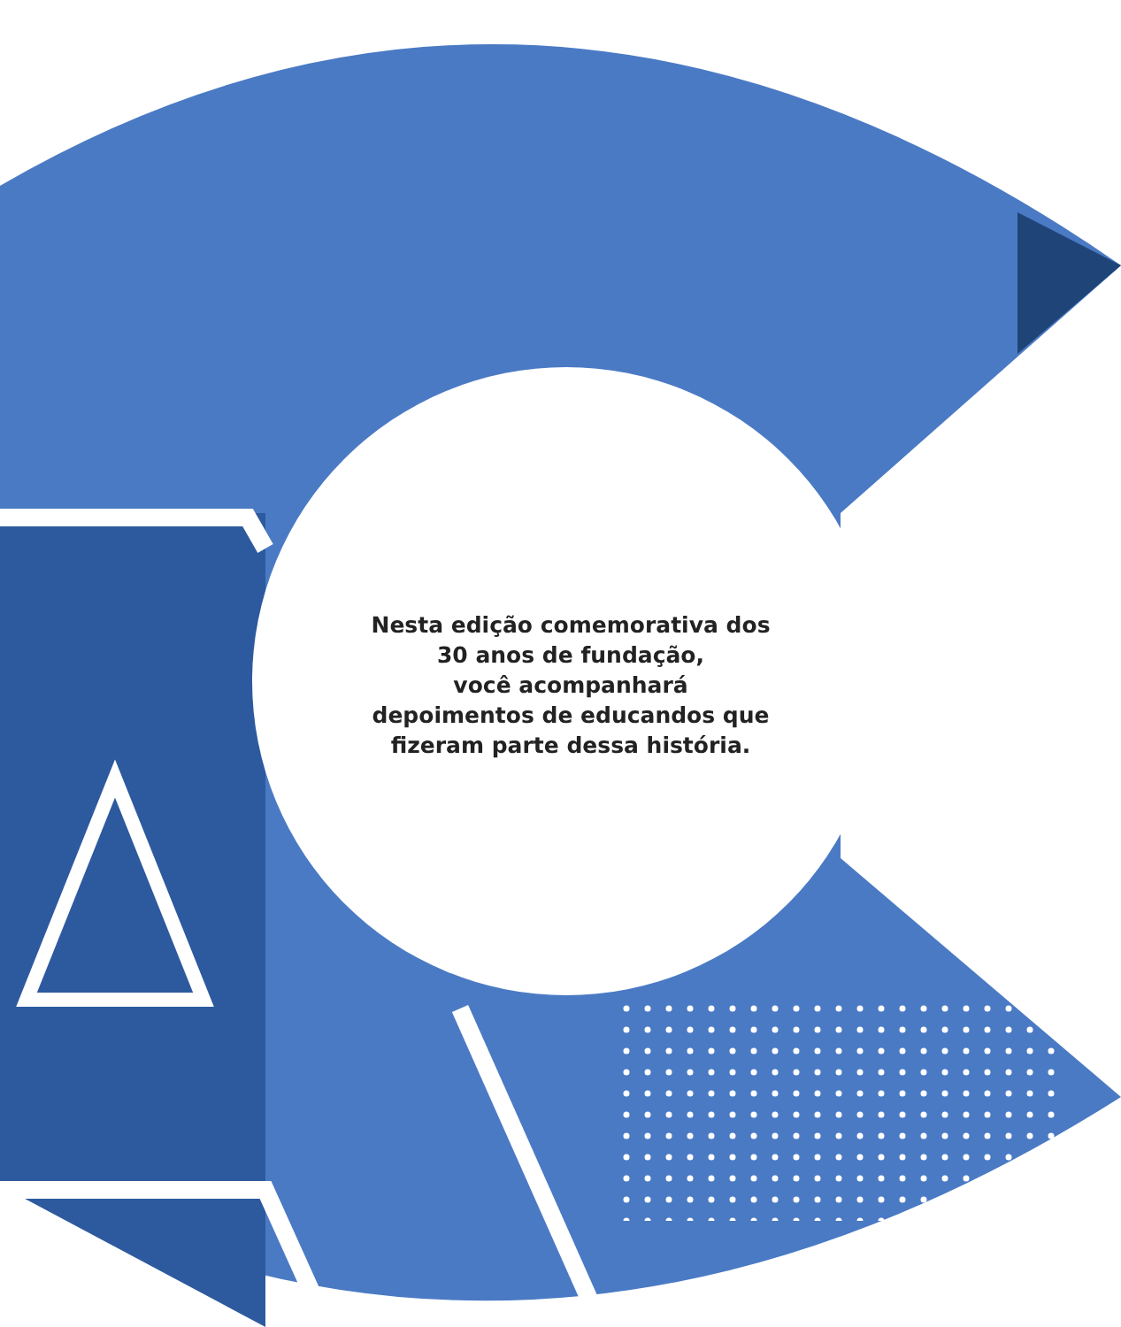Nesta edição comemorativa dos
30 anos de fundação,
você acompanhará
depoimentos de educandos que
fizeram parte dessa história.